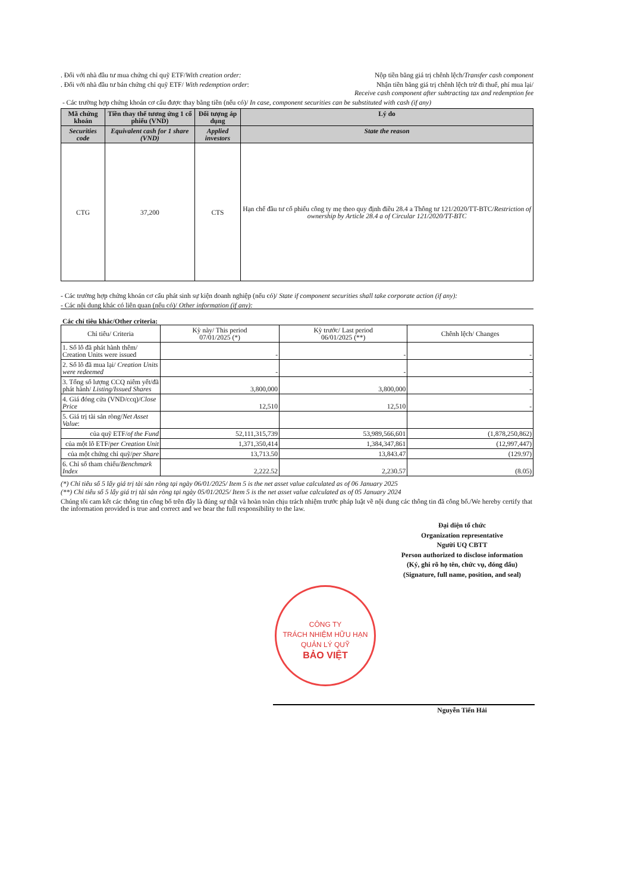. Đối với nhà đầu tư mua chứng chỉ quỹ ETF/With creation order: Nộp tiền bằng giá trị chênh lệch/Transfer cash component
. Đối với nhà đầu tư bán chứng chỉ quỹ ETF/ With redemption order: Nhận tiền bằng giá trị chênh lệch trừ đi thuế, phí mua lại/
Receive cash component after subtracting tax and redemption fee
- Các trường hợp chứng khoán cơ cấu được thay bằng tiền (nếu có)/ In case, component securities can be substituted with cash (if any)
| Mã chứng khoán | Tiền thay thế tương ứng 1 cổ phiếu (VND) | Đối tượng áp dụng | Lý do |
| --- | --- | --- | --- |
| Securities code | Equivalent cash for 1 share (VND) | Applied investors | State the reason |
| CTG | 37,200 | CTS | Hạn chế đầu tư cổ phiếu công ty mẹ theo quy định điều 28.4 a Thông tư 121/2020/TT-BTC/ Restriction of ownership by Article 28.4 a of Circular 121/2020/TT-BTC |
- Các trường hợp chứng khoán cơ cấu phát sinh sự kiện doanh nghiệp (nếu có)/ State if component securities shall take corporate action (if any):
- Các nội dung khác có liên quan (nếu có)/ Other information (if any):
Các chỉ tiêu khác/Other criteria:
| Chỉ tiêu/ Criteria | Kỳ này/ This period 07/01/2025 (*) | Kỳ trước/ Last period 06/01/2025 (**) | Chênh lệch/ Changes |
| --- | --- | --- | --- |
| 1. Số lô đã phát hành thêm/ Creation Units were issued | - | - | - |
| 2. Số lô đã mua lại/ Creation Units were redeemed | - | - | - |
| 3. Tổng số lượng CCQ niêm yết/đã phát hành/ Listing/Issued Shares | 3,800,000 | 3,800,000 | - |
| 4. Giá đóng cửa (VND/ccq)/ Close Price | 12,510 | 12,510 | - |
| 5. Giá trị tài sản ròng/ Net Asset Value : | | | |
| của quỹ ETF/ of the Fund | 52,111,315,739 | 53,989,566,601 | (1,878,250,862) |
| của một lô ETF/ per Creation Unit | 1,371,350,414 | 1,384,347,861 | (12,997,447) |
| của một chứng chỉ quỹ/ per Share | 13,713.50 | 13,843.47 | (129.97) |
| 6. Chỉ số tham chiếu/ Benchmark Index | 2,222.52 | 2,230.57 | (8.05) |
(*) Chỉ tiêu số 5 lấy giá trị tài sản ròng tại ngày 06/01/2025/ Item 5 is the net asset value calculated as of 06 January 2025
(**) Chỉ tiêu số 5 lấy giá trị tài sản ròng tại ngày 05/01/2025/ Item 5 is the net asset value calculated as of 05 January 2024
Chúng tôi cam kết các thông tin công bố trên đây là đúng sự thật và hoàn toàn chịu trách nhiệm trước pháp luật về nội dung các thông tin đã công bố./We hereby certify that the information provided is true and correct and we bear the full responsibility to the law.
Đại diện tổ chức
Organization representative
Người UQ CBTT
Person authorized to disclose information
(Ký, ghi rõ họ tên, chức vụ, đóng dấu)
(Signature, full name, position, and seal)
CÔNG TY
TRÁCH NHIỆM HỮU HẠN
QUẢN LÝ QUỸ
BẢO VIỆT
Nguyễn Tiến Hải